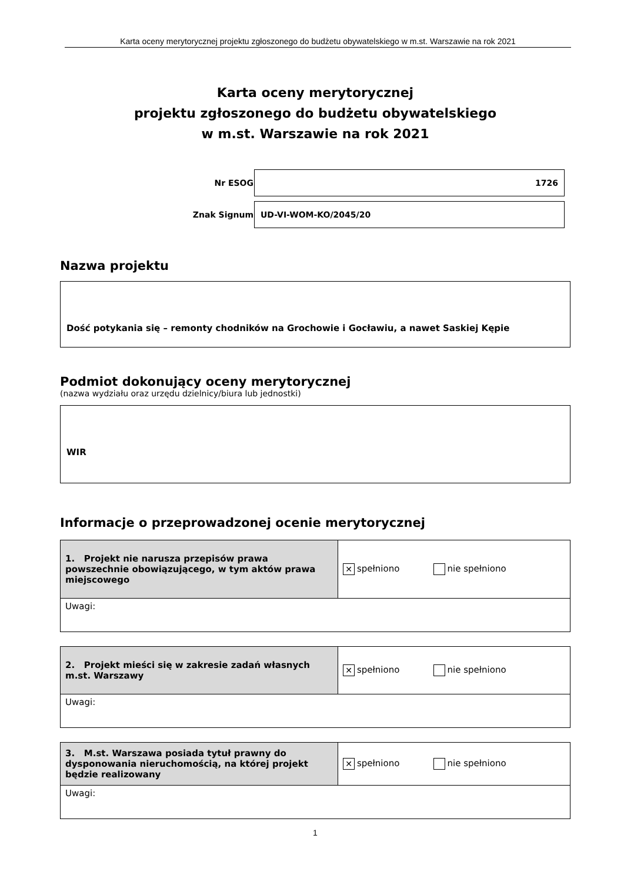Karta oceny merytorycznej projektu zgłoszonego do budżetu obywatelskiego w m.st. Warszawie na rok 2021
Karta oceny merytorycznej
projektu zgłoszonego do budżetu obywatelskiego
w m.st. Warszawie na rok 2021
| Nr ESOG | 1726 |
| Znak Signum | UD-VI-WOM-KO/2045/20 |
Nazwa projektu
Dość potykania się – remonty chodników na Grochowie i Gocławiu, a nawet Saskiej Kępie
Podmiot dokonujący oceny merytorycznej
(nazwa wydziału oraz urzędu dzielnicy/biura lub jednostki)
WIR
Informacje o przeprowadzonej ocenie merytorycznej
| 1. Projekt nie narusza przepisów prawa powszechnie obowiązującego, w tym aktów prawa miejscowego | ✕ spełniono nie spełniono |
| Uwagi: | |
| 2. Projekt mieści się w zakresie zadań własnych m.st. Warszawy | ✕ spełniono nie spełniono |
| Uwagi: | |
| 3. M.st. Warszawa posiada tytuł prawny do dysponowania nieruchomością, na której projekt będzie realizowany | ✕ spełniono nie spełniono |
| Uwagi: | |
1